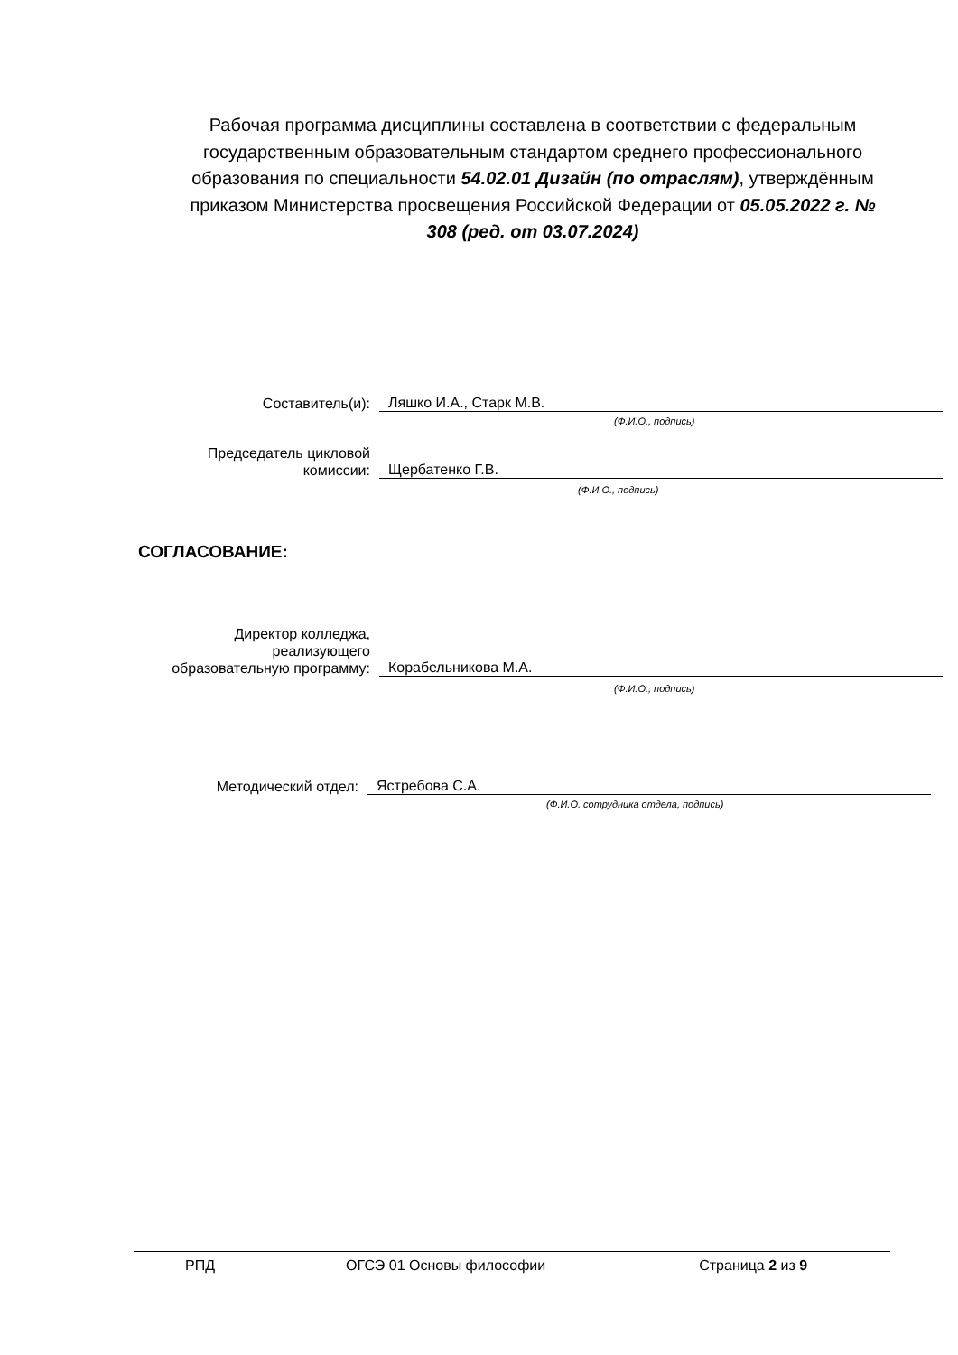Рабочая программа дисциплины составлена в соответствии с федеральным государственным образовательным стандартом среднего профессионального образования по специальности 54.02.01 Дизайн (по отраслям), утверждённым приказом Министерства просвещения Российской Федерации от 05.05.2022 г. № 308 (ред. от 03.07.2024)
Составитель(и):
Ляшко И.А., Старк М.В.
(Ф.И.О., подпись)
Председатель цикловой
комиссии:
Щербатенко Г.В.
(Ф.И.О., подпись)
СОГЛАСОВАНИЕ:
Директор колледжа,
реализующего
образовательную программу:
Корабельникова М.А.
(Ф.И.О., подпись)
Методический отдел:
Ястребова С.А.
(Ф.И.О. сотрудника отдела, подпись)
РПД ОГСЭ 01 Основы философии Страница 2 из 9